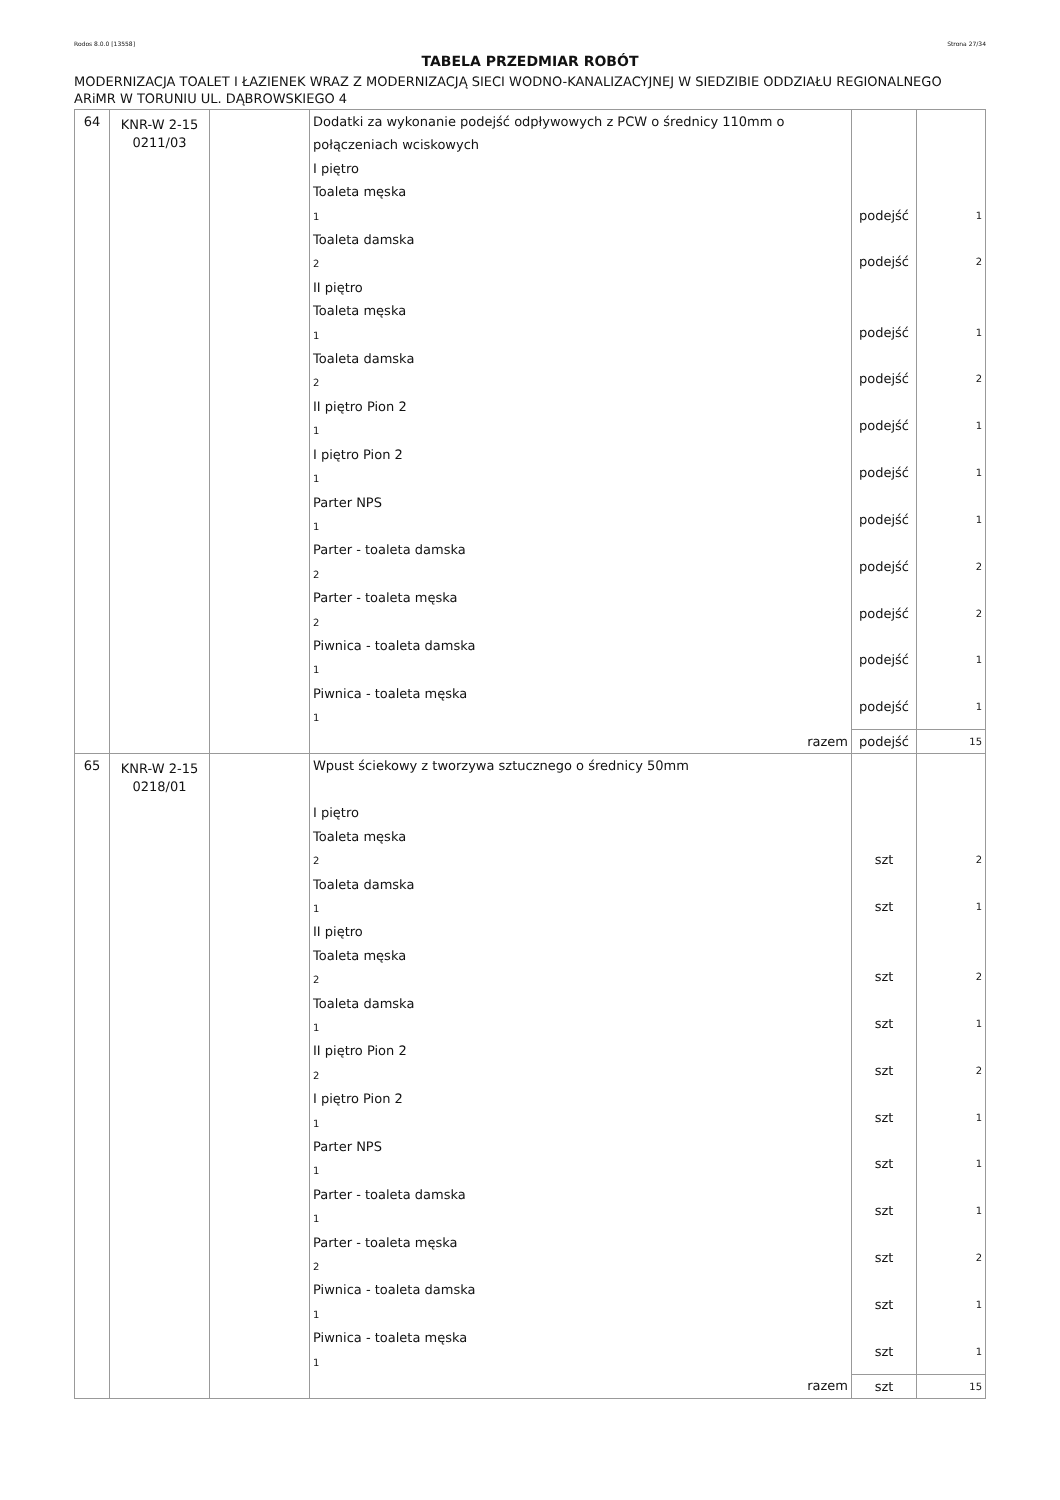Rodos 8.0.0 [13558] Strona 27/34
TABELA PRZEDMIAR ROBÓT
MODERNIZACJA TOALET I ŁAZIENEK WRAZ Z MODERNIZACJĄ SIECI WODNO-KANALIZACYJNEJ W SIEDZIBIE ODDZIAŁU REGIONALNEGO ARiMR W TORUNIU UL. DĄBROWSKIEGO 4
| 64 | KNR-W 2-15 0211/03 | | Dodatki za wykonanie podejść odpływowych z PCW o średnicy 110mm o połączeniach wciskowych I piętro Toaleta męska 1 Toaleta damska 2 II piętro Toaleta męska 1 Toaleta damska 2 II piętro Pion 2 1 I piętro Pion 2 1 Parter NPS 1 Parter - toaleta damska 2 Parter - toaleta męska 2 Piwnica - toaleta damska 1 Piwnica - toaleta męska 1 | podejść podejść podejść podejść podejść podejść podejść podejść podejść podejść podejść | 1 2 1 2 1 1 1 2 2 1 1 |
| | | | razem | podejść | 15 |
| 65 | KNR-W 2-15 0218/01 | | Wpust ściekowy z tworzywa sztucznego o średnicy 50mm I piętro Toaleta męska 2 Toaleta damska 1 II piętro Toaleta męska 2 Toaleta damska 1 II piętro Pion 2 2 I piętro Pion 2 1 Parter NPS 1 Parter - toaleta damska 1 Parter - toaleta męska 2 Piwnica - toaleta damska 1 Piwnica - toaleta męska 1 | szt szt szt szt szt szt szt szt szt szt szt | 2 1 2 1 2 1 1 1 2 1 1 |
| | | | razem | szt | 15 |